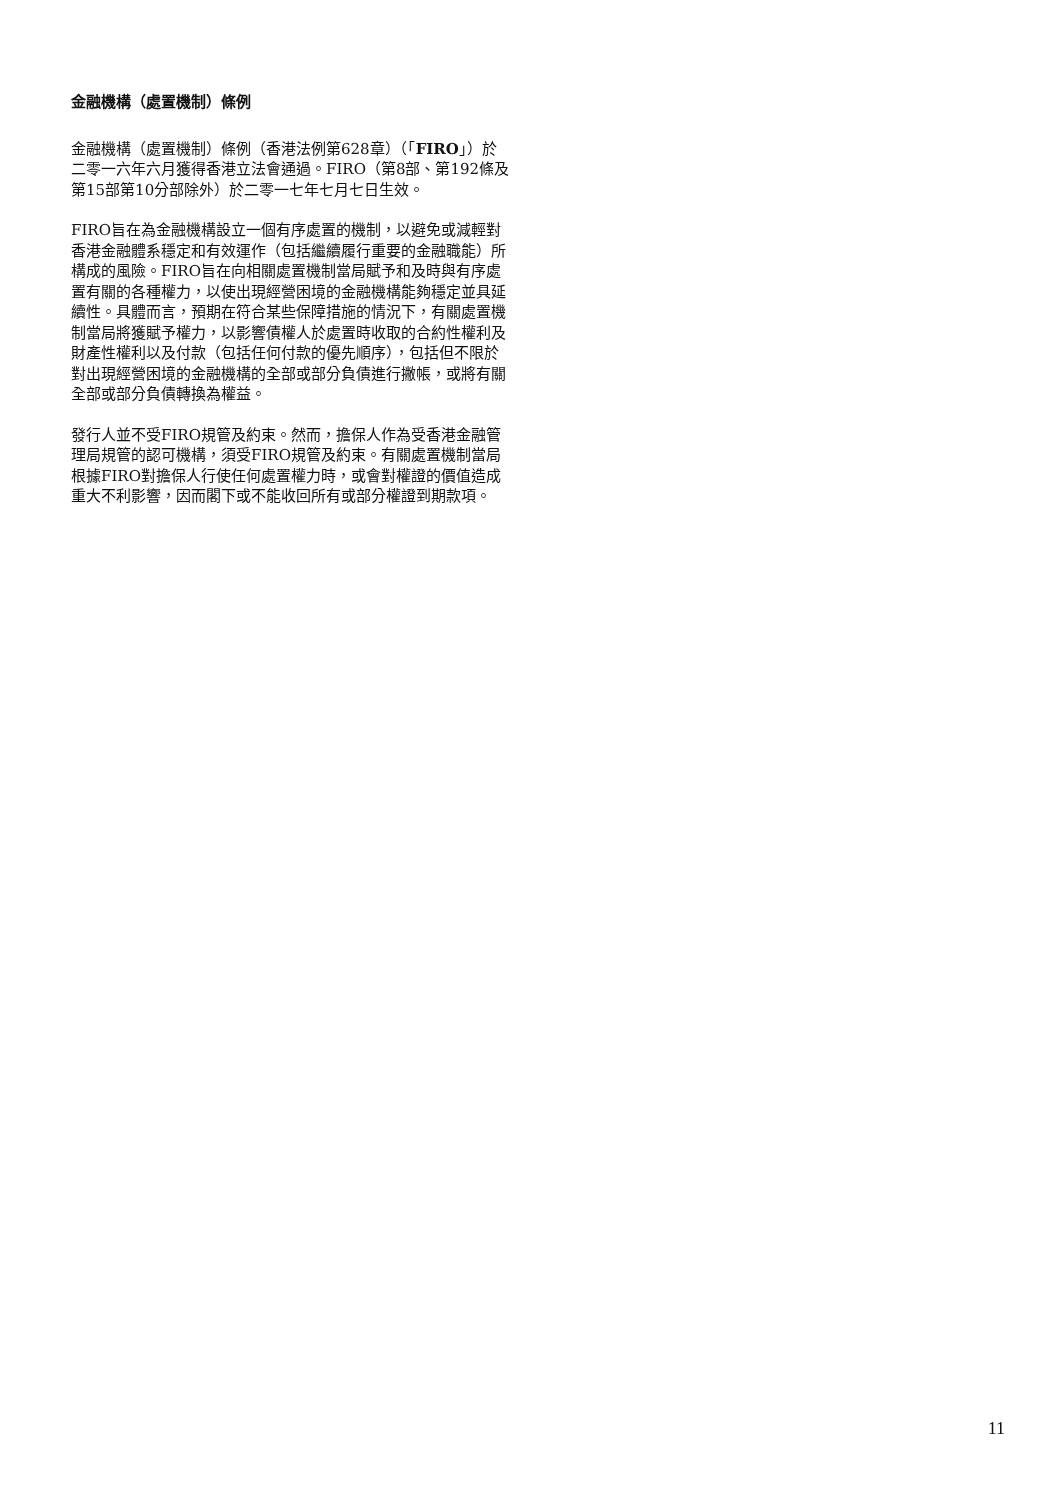金融機構（處置機制）條例
金融機構（處置機制）條例（香港法例第628章）（「FIRO」）於二零一六年六月獲得香港立法會通過。FIRO（第8部、第192條及第15部第10分部除外）於二零一七年七月七日生效。
FIRO旨在為金融機構設立一個有序處置的機制，以避免或減輕對香港金融體系穩定和有效運作（包括繼續履行重要的金融職能）所構成的風險。FIRO旨在向相關處置機制當局賦予和及時與有序處置有關的各種權力，以使出現經營困境的金融機構能夠穩定並具延續性。具體而言，預期在符合某些保障措施的情況下，有關處置機制當局將獲賦予權力，以影響債權人於處置時收取的合約性權利及財產性權利以及付款（包括任何付款的優先順序），包括但不限於對出現經營困境的金融機構的全部或部分負債進行撇帳，或將有關全部或部分負債轉換為權益。
發行人並不受FIRO規管及約束。然而，擔保人作為受香港金融管理局規管的認可機構，須受FIRO規管及約束。有關處置機制當局根據FIRO對擔保人行使任何處置權力時，或會對權證的價值造成重大不利影響，因而閣下或不能收回所有或部分權證到期款項。
11